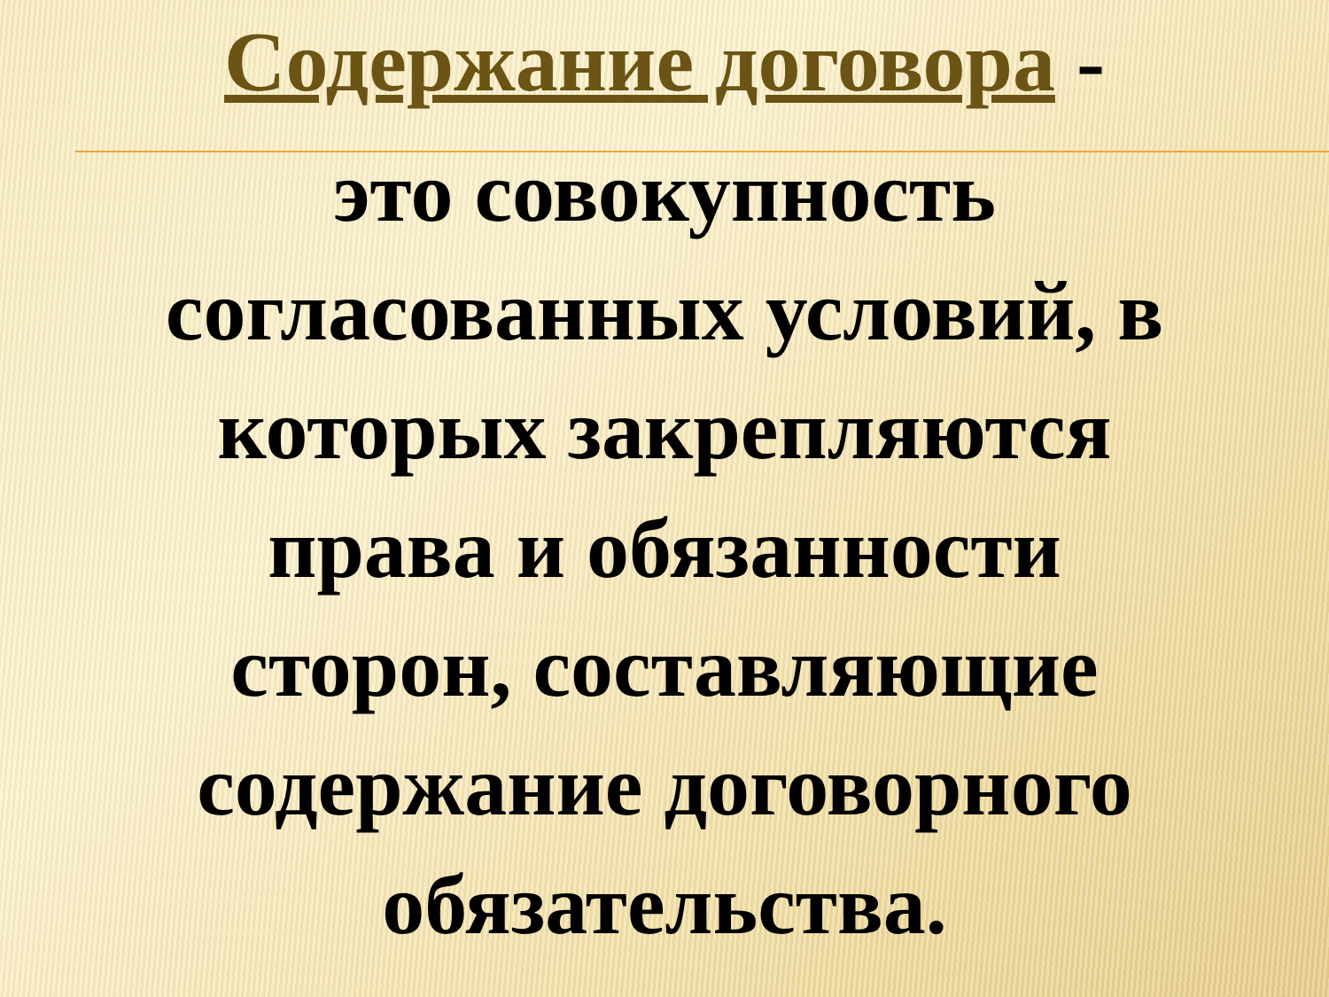Содержание договора -
это совокупность
согласованных условий, в
которых закрепляются
права и обязанности
сторон, составляющие
содержание договорного
обязательства.